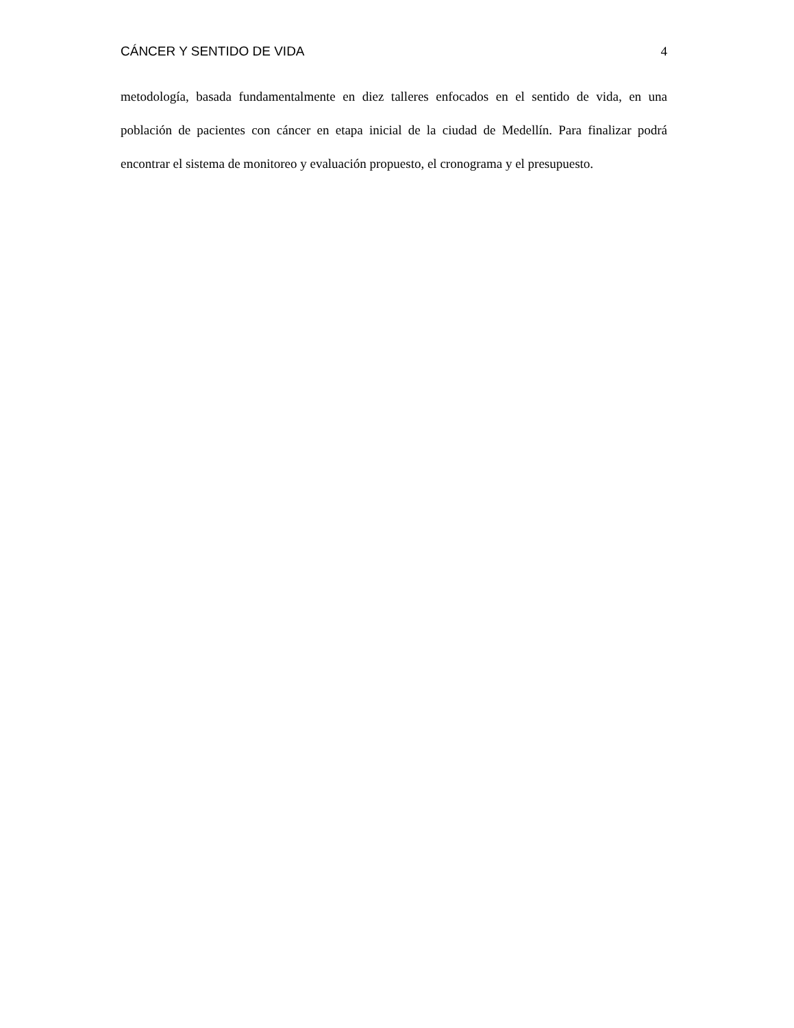CÁNCER Y SENTIDO DE VIDA 4
metodología, basada fundamentalmente en diez talleres enfocados en el sentido de vida, en una población de pacientes con cáncer en etapa inicial de la ciudad de Medellín. Para finalizar podrá encontrar el sistema de monitoreo y evaluación propuesto, el cronograma y el presupuesto.